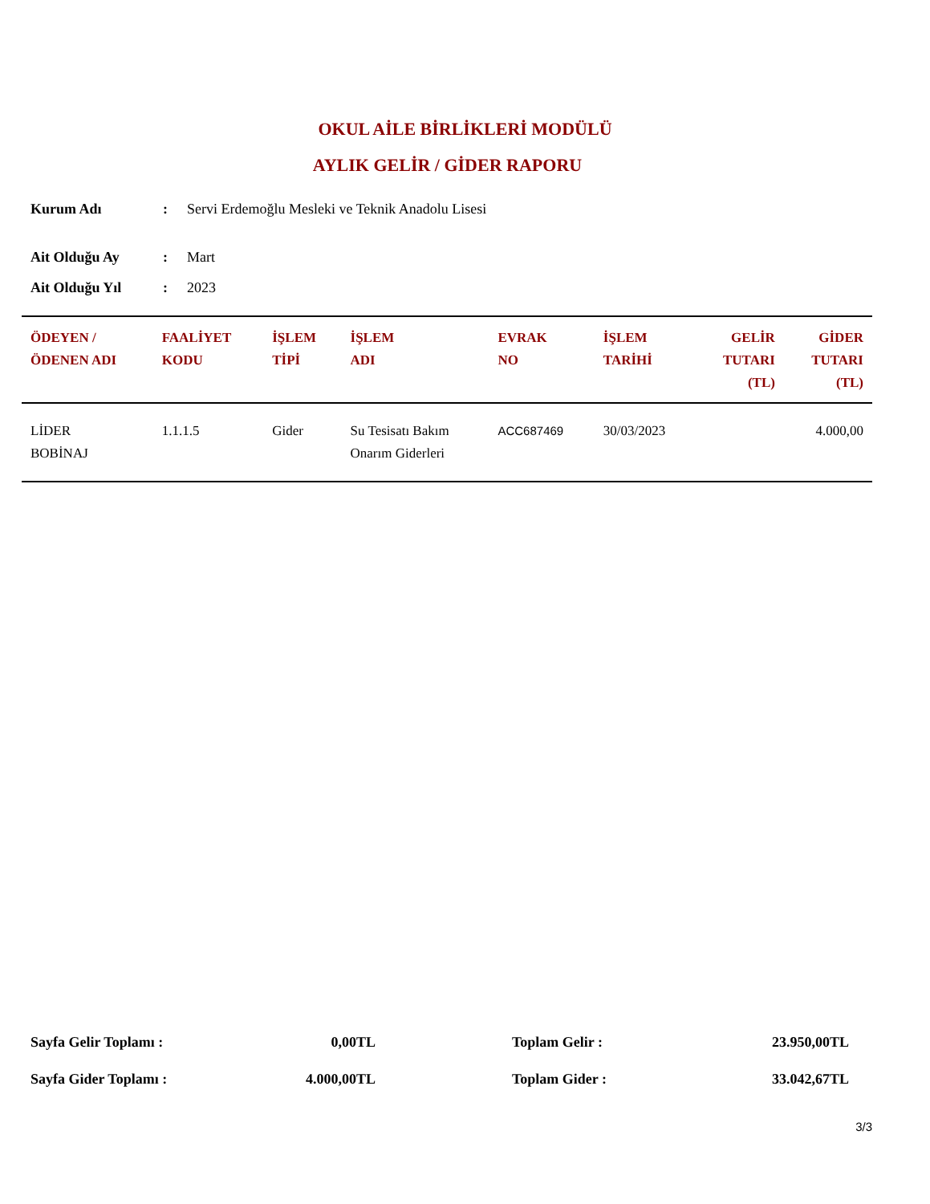OKUL AİLE BİRLİKLERİ MODÜLÜ
AYLIK GELİR / GİDER RAPORU
| Kurum Adı | : | Servi Erdemoğlu Mesleki ve Teknik Anadolu Lisesi |
| Ait Olduğu Ay | : | Mart |
| Ait Olduğu Yıl | : | 2023 |
| ÖDEYEN / ÖDENEN ADI | FAALİYET KODU | İŞLEM TİPİ | İŞLEM ADI | EVRAK NO | İŞLEM TARİHİ | GELİR TUTARI (TL) | GİDER TUTARI (TL) |
| --- | --- | --- | --- | --- | --- | --- | --- |
| LİDER BOBİNAJ | 1.1.1.5 | Gider | Su Tesisatı Bakım Onarım Giderleri | ACC687469 | 30/03/2023 | | 4.000,00 |
| Sayfa Gelir Toplamı : | 0,00TL | | Toplam Gelir : | 23.950,00TL |
| Sayfa Gider Toplamı : | 4.000,00TL | | Toplam Gider : | 33.042,67TL |
3/3